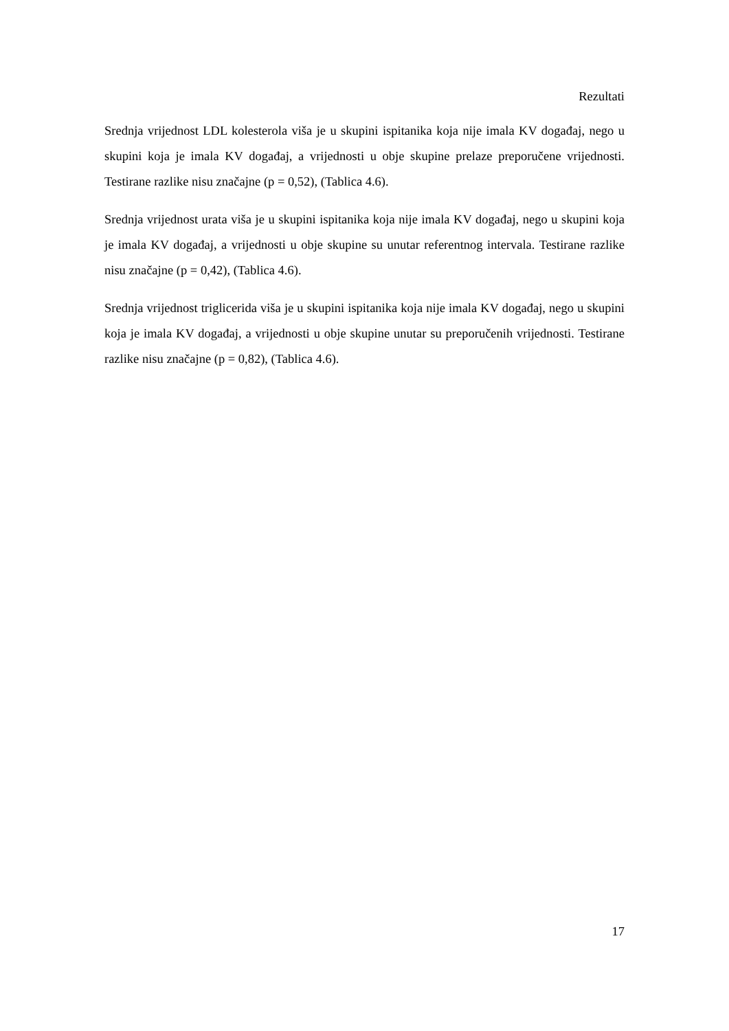Rezultati
Srednja vrijednost LDL kolesterola viša je u skupini ispitanika koja nije imala KV događaj, nego u skupini koja je imala KV događaj, a vrijednosti u obje skupine prelaze preporučene vrijednosti. Testirane razlike nisu značajne (p = 0,52), (Tablica 4.6).
Srednja vrijednost urata viša je u skupini ispitanika koja nije imala KV događaj, nego u skupini koja je imala KV događaj, a vrijednosti u obje skupine su unutar referentnog intervala. Testirane razlike nisu značajne (p = 0,42), (Tablica 4.6).
Srednja vrijednost triglicerida viša je u skupini ispitanika koja nije imala KV događaj, nego u skupini koja je imala KV događaj, a vrijednosti u obje skupine unutar su preporučenih vrijednosti. Testirane razlike nisu značajne (p = 0,82), (Tablica 4.6).
17